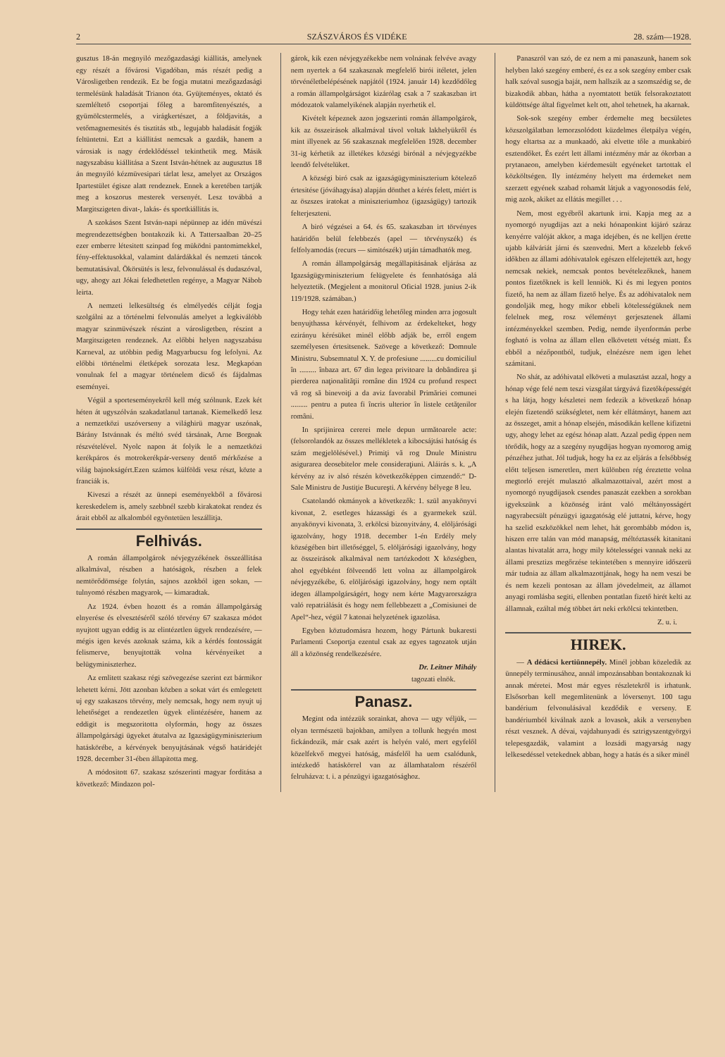2 SZÁSZVÁROS ÉS VIDÉKE 28. szám—1928.
gusztus 18-án megnyiló mezőgazdasági kiállitás, amelynek egy részét a fővárosi Vigadóban, más részét pedig a Városligetben rendezik. Ez be fogja mutatni mezőgazdasági termelésünk haladását Trianon óta. Gyüjteményes, oktató és szemléltető csoportjai főleg a baromfitenyésztés, a gyümölcstermelés, a virágkertészet, a földjavitás, a vetőmagnemesités és tisztitás stb., legujabb haladását fogják feltüntetni. Ezt a kiállitást nemcsak a gazdák, hanem a városiak is nagy érdeklődéssel tekinthetik meg. Másik nagyszabásu kiállitása a Szent István-hétnek az augusztus 18 án megnyiló kézmüvesipari tárlat lesz, amelyet az Országos Ipartestület égisze alatt rendeznek. Ennek a keretében tartják meg a koszorus mesterek versenyét. Lesz továbbá a Margitszigeten divat-, lakás- és sportkiállitás is.
A szokásos Szent István-napi népünnep az idén müvészi megrendezettségben bontakozik ki. A Tattersaalban 20–25 ezer emberre létesitett szinpad fog müködni pantomimekkel, fény-effektusokkal, valamint dalárdákkal és nemzeti táncok bemutatásával. Ökörsütés is lesz, felvonulással és dudaszóval, ugy, ahogy azt Jókai feledhetetlen regénye, a Magyar Nábob leirta.
A nemzeti lelkesültség és elmélyedés célját fogja szolgálni az a történelmi felvonulás amelyet a legkiválóbb magyar szinmüvészek részint a városligetben, részint a Margitszigeten rendeznek. Az előbbi helyen nagyszabásu Karneval, az utóbbin pedig Magyarbucsu fog lefolyni. Az előbbi történelmi életképek sorozata lesz. Megkapóan vonulnak fel a magyar történelem dicső és fájdalmas eseményei.
Végül a sporteseményekről kell még szólnunk. Ezek két héten át ugyszólván szakadatlanul tartanak. Kiemelkedő lesz a nemzetközi uszóverseny a világhirü magyar uszónak, Bárány Istvánnak és méltó svéd társának, Arne Borgnak részvételével. Nyolc napon át folyik le a nemzetközi kerékpáros és motrokerékpár-verseny dentő mérkőzése a világ bajnokságért.Ezen számos külföldi vesz részt, közte a franciák is.
Kiveszi a részét az ünnepi eseményekből a fővárosi kereskedelem is, amely szebbnél szebb kirakatokat rendez és árait ebből az alkalomból egyöntetüen leszállitja.
Felhivás.
A román állampolgárok névjegyzékének összeállitása alkalmával, részben a hatóságok, részben a felek nemtörődömsége folytán, sajnos azokból igen sokan, — tulnyomó részben magyarok, — kimaradtak.
Az 1924. évben hozott és a román állampolgárság elnyerése és elvesztéséről szóló törvény 67 szakasza módot nyujtott ugyan eddig is az elintézetlen ügyek rendezésére, — mégis igen kevés azoknak száma, kik a kérdés fontosságát felismerve, benyujtották volna kérvényeiket a belügyminiszterhez.
Az emlitett szakasz régi szövegezése szerint ezt bármikor lehetett kérni. Jött azonban közben a sokat várt és emlegetett uj egy szakaszos törvény, mely nemcsak, hogy nem nyujt uj lehetőséget a rendezetlen ügyek elintézésére, hanem az eddigit is megszoritotta olyformán, hogy az összes állampolgársági ügyeket átutalva az Igazságügyminiszterium hatáskörébe, a kérvények benyujtásának végső határidejét 1928. december 31-ében állapitotta meg.
A módositott 67. szakasz szószerinti magyar forditása a következő: Mindazon pol-
gárok, kik ezen névjegyzékekbe nem volnának felvéve avagy nem nyertek a 64 szakasznak megfelelő birói itéletet, jelen törvénéletbelépésének napjától (1924. január 14) kezdődőleg a román állampolgárságot kizárólag csak a 7 szakaszban irt módozatok valamelyikének alapján nyerhetik el.
Kivételt képeznek azon jogszerinti román állampolgárok, kik az összeirások alkalmával távol voltak lakhelyükről és mint illyenek az 56 szakasznak megfelelően 1928. december 31-ig kérhetik az illetékes községi birónál a névjegyzékbe leendő felvételüket.
A községi biró csak az igazságügyminiszterium kötelező értesitése (jóváhagyása) alapján dönthet a kérés felett, miért is az öszszes iratokat a miniszteriumhoz (igazságügy) tartozik felterjeszteni.
A biró végzései a 64. és 65. szakaszban irt törvényes határidőn belül felebbezés (apel — törvényszék) és felfolyamodás (recurs — simitószék) utján támadhatók meg.
A román állampolgárság megállapitásának eljárása az Igazságügyminiszterium felügyelete és fennhatósága alá helyeztetik. (Megjelent a monitorul Oficial 1928. junius 2-ik 119/1928. számában.)
Hogy tehát ezen határidőig lehetőleg minden arra jogosult benyujthassa kérvényét, felhivom az érdekelteket, hogy ezirányu kérésüket minél előbb adják be, erről engem személyesen értesitsenek. Szövege a következő: Domnule Ministru. Subsemnatul X. Y. de profesiune .........cu domiciliul în ......... înbaza art. 67 din legea privitoare la dobândirea şi pierderea naţionalităţii române din 1924 cu profund respect vă rog să binevoiţi a da aviz favorabil Primăriei comunei ......... pentru a putea fi încris ulterior în listele cetăţenilor români.
In sprijinirea cererei mele depun următoarele acte: (felsorolandók az összes mellékletek a kibocsájtási hatóság és szám megjelölésével.) Primiţi vă rog Dnule Ministru asigurarea deosebitelor mele consideraţiuni. Aláirás s. k. „A kérvény az iv alsó részén következőképpen cimzendő:“ D-Sale Ministru de Justiţie Bucureşti. A kérvény bélyege 8 leu.
Csatolandó okmányok a következők: 1. szül anyakönyvi kivonat, 2. esetleges házassági és a gyarmekek szül. anyakönyvi kivonata, 3. erkölcsi bizonyitvány, 4. elöljárósági igazolvány, hogy 1918. december 1-én Erdély mely községében birt illetőséggel, 5. elöljárósági igazolvány, hogy az összeirások alkalmával nem tartózkodott X községben, ahol egyébként fölveendő lett volna az állampolgárok névjegyzékébe, 6. elöljárósági igazolvány, hogy nem optált idegen állampolgárságért, hogy nem kérte Magyarországra való repatriálását és hogy nem fellebbezett a „Comisiunei de Apel“-hez, végül 7 katonai helyzetének igazolása.
Egyben köztudomásra hozom, hogy Pártunk bukaresti Parlamenti Csoportja ezentul csak az egyes tagozatok utján áll a közönség rendelkezésére.
Dr. Leitner Mihály
tagozati elnök.
Panasz.
Megint oda intézzük sorainkat, ahova — ugy véljük, — olyan természetü bajokban, amilyen a tollunk hegyén most fickándozik, már csak azért is helyén való, mert egyfelől közelfekvő megyei hatóság, másfelől ha uem csalódunk, intézkedő hatáskörrel van az államhatalom részéről felruházva: t. i. a pénzügyi igazgatósághoz.
Panaszról van szó, de ez nem a mi panaszunk, hanem sok helyben lakó szegény emberé, és ez a sok szegény ember csak halk szóval susogja baját, nem hallszik az a szomszédig se, de bizakodik abban, hátha a nyomtatott betük felsorakoztatott küldöttsége által figyelmet kelt ott, ahol tehetnek, ha akarnak.
Sok-sok szegény ember érdemelte meg becsületes közszolgálatban lemorzsolódott küzdelmes életpálya végén, hogy eltartsa az a munkaadó, aki elvette tőle a munkabiró esztendőket. És ezért lett állami intézmény már az ókorban a prytanaeon, amelyben kiérdemesült egyéneket tartottak el közköltségen. Ily intézmény helyett ma érdemeket nem szerzett egyének szabad rohamát látjuk a vagyonosodás felé, mig azok, akiket az ellátás megillet . . .
Nem, most egyébről akartunk irni. Kapja meg az a nyomorgó nyugdijas azt a neki hónaponkint kijáró száraz kenyérre valóját akkor, a maga idejében, és ne kelljen érette ujabb kálváriát járni és szenvedni. Mert a közelebb fekvő időkben az állami adóhivatalok egészen elfelejtették azt, hogy nemcsak nekiek, nemcsak pontos bevételezőknek, hanem pontos fizetőknek is kell lenniök. Ki és mi legyen pontos fizető, ha nem az állam fizető helye. És az adóhivatalok nem gondolják meg, hogy mikor ebbeli kötelességüknek nem felelnek meg, rosz véleményt gerjesztenek állami intézményekkel szemben. Pedig, nemde ilyenformán perbe fogható is volna az állam ellen elkövetett vétség miatt. És ebből a nézőpontból, tudjuk, elnézésre nem igen lehet számitani.
No shát, az adóhivatal elköveti a mulasztást azzal, hogy a hónap vége felé nem teszi vizsgálat tárgyává fizetőképességét s ha látja, hogy készletei nem fedezik a következő hónap elején fizetendő szükségletet, nem kér ellátmányt, hanem azt az összeget, amit a hónap elsején, másodikán kellene kifizetni ugy, ahogy lehet az egész hónap alatt. Azzal pedig éppen nem törődik, hogy az a szegény nyugdijas hogyan nyomorog amig pénzéhez juthat. Jól tudjuk, hogy ha ez az eljárás a felsőbbség előtt teljesen ismeretlen, mert különben rég éreztette volna megtorló erejét mulasztó alkalmazottaival, azért most a nyomorgó nyugdijasok csendes panaszát ezekben a sorokban igyekszünk a közönség iránt való méltányosságért nagyrabecsült pénzügyi igazgatóság elé juttatni, kérve, hogy ha szelid eszközökkel nem lehet, hát gorombább módon is, hiszen erre talán van mód manapság, méltóztassék kitanitani alantas hivatalát arra, hogy mily kötelességei vannak neki az állami presztizs megőrzése tekintetében s mennyire időszerü már tudnia az állam alkalmazottjának, hogy ha nem veszi be és nem kezeli pontosan az állam jövedelmeit, az államot anyagi romlásba segiti, ellenben pontatlan fizető hirét kelti az államnak, ezáltal még többet árt neki erkölcsi tekintetben.
Z. u. i.
HIREK.
— A dédácsi kertiünnepély. Minél jobban közeledik az ünnepély terminusához, annál impozánsabban bontakoznak ki annak méretei. Most már egyes részletekről is irhatunk. Elsősorban kell megemlitenünk a lóversenyt. 100 tagu bandérium felvonulásával kezdődik e verseny. E bandériumból kiválnak azok a lovasok, akik a versenyben részt vesznek. A dévai, vajdahunyadi és sztrigyszentgyörgyi telepesgazdák, valamint a lozsádi magyarság nagy lelkesedéssel vetekednek abban, hogy a hatás és a siker minél